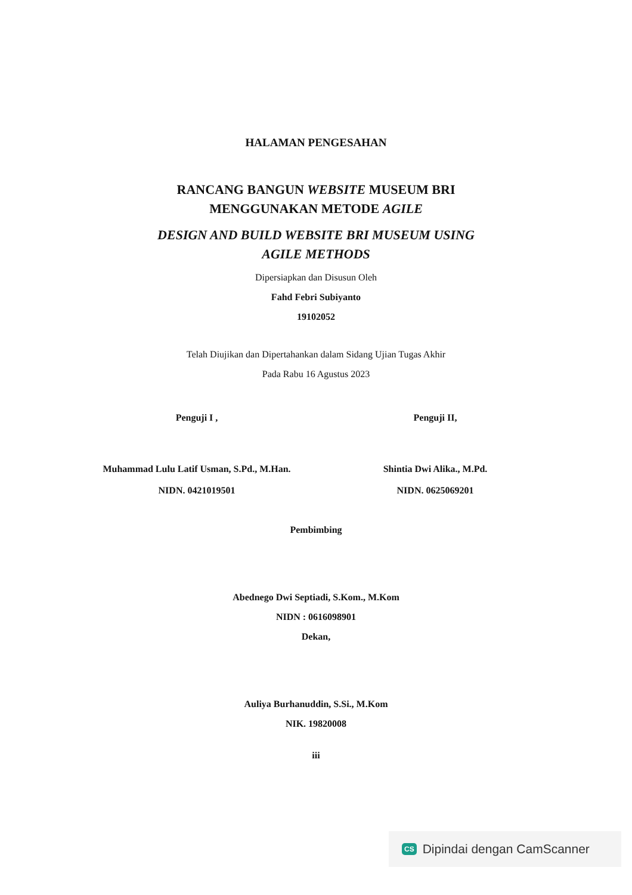HALAMAN PENGESAHAN
RANCANG BANGUN WEBSITE MUSEUM BRI
MENGGUNAKAN METODE AGILE
DESIGN AND BUILD WEBSITE BRI MUSEUM USING
AGILE METHODS
Dipersiapkan dan Disusun Oleh
Fahd Febri Subiyanto
19102052
Telah Diujikan dan Dipertahankan dalam Sidang Ujian Tugas Akhir
Pada Rabu 16 Agustus 2023
Penguji I ,
Muhammad Lulu Latif Usman, S.Pd., M.Han.
NIDN. 0421019501
Penguji II,
Shintia Dwi Alika., M.Pd.
NIDN. 0625069201
Pembimbing
Abednego Dwi Septiadi, S.Kom., M.Kom
NIDN : 0616098901
Dekan,
Auliya Burhanuddin, S.Si., M.Kom
NIK. 19820008
iii
CS Dipindai dengan CamScanner